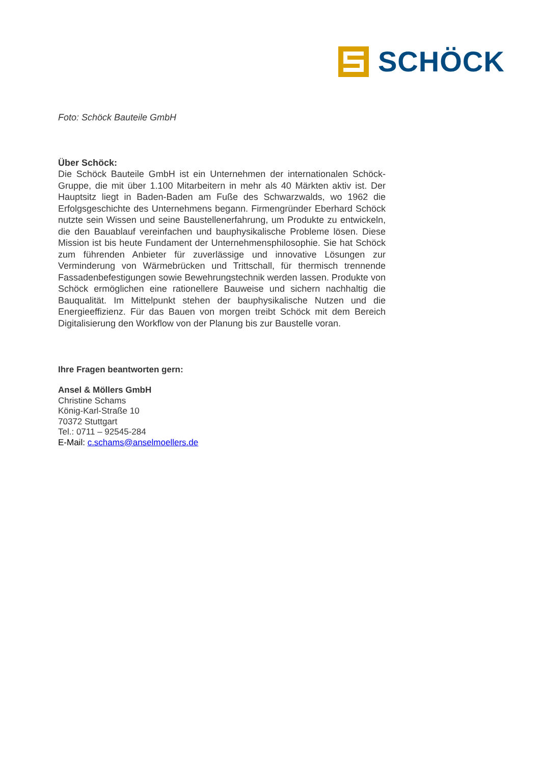SCHÖCK
Foto: Schöck Bauteile GmbH
Über Schöck:
Die Schöck Bauteile GmbH ist ein Unternehmen der internationalen Schöck-Gruppe, die mit über 1.100 Mitarbeitern in mehr als 40 Märkten aktiv ist. Der Hauptsitz liegt in Baden-Baden am Fuße des Schwarzwalds, wo 1962 die Erfolgsgeschichte des Unternehmens begann. Firmengründer Eberhard Schöck nutzte sein Wissen und seine Baustellenerfahrung, um Produkte zu entwickeln, die den Bauablauf vereinfachen und bauphysikalische Probleme lösen. Diese Mission ist bis heute Fundament der Unternehmensphilosophie. Sie hat Schöck zum führenden Anbieter für zuverlässige und innovative Lösungen zur Verminderung von Wärmebrücken und Trittschall, für thermisch trennende Fassadenbefestigungen sowie Bewehrungstechnik werden lassen. Produkte von Schöck ermöglichen eine rationellere Bauweise und sichern nachhaltig die Bauqualität. Im Mittelpunkt stehen der bauphysikalische Nutzen und die Energieeffizienz. Für das Bauen von morgen treibt Schöck mit dem Bereich Digitalisierung den Workflow von der Planung bis zur Baustelle voran.
Ihre Fragen beantworten gern:
Ansel & Möllers GmbH
Christine Schams
König-Karl-Straße 10
70372 Stuttgart
Tel.: 0711 – 92545-284
E-Mail: c.schams@anselmoellers.de